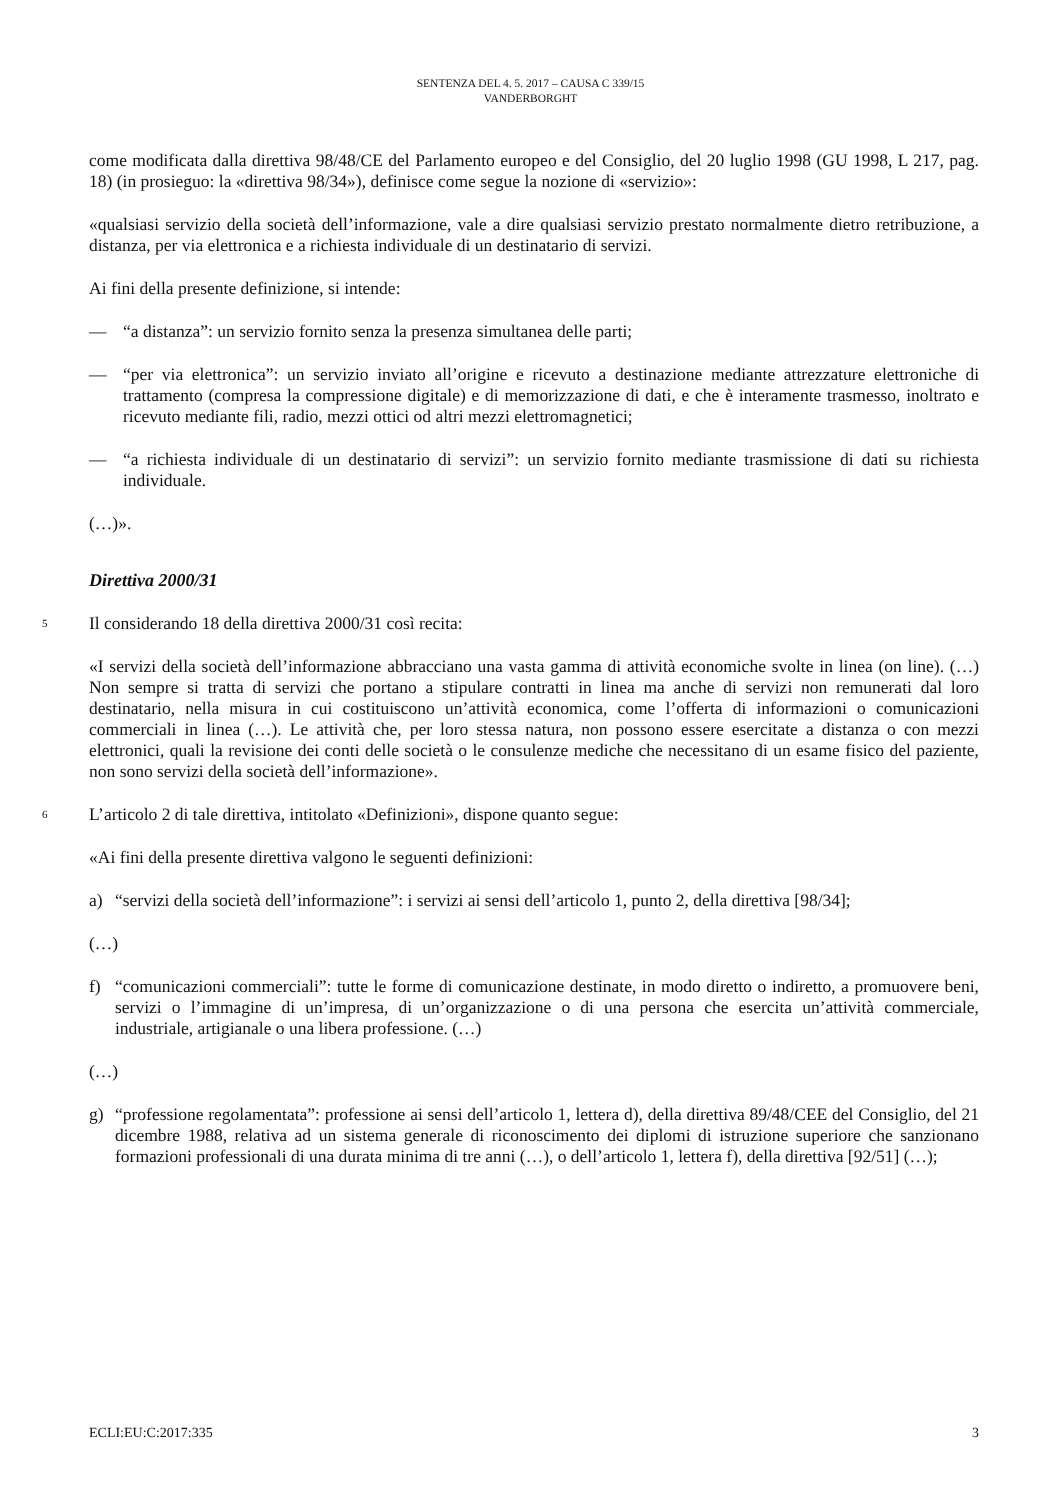SENTENZA DEL 4. 5. 2017 – CAUSA C 339/15
VANDERBORGHT
come modificata dalla direttiva 98/48/CE del Parlamento europeo e del Consiglio, del 20 luglio 1998 (GU 1998, L 217, pag. 18) (in prosieguo: la «direttiva 98/34»), definisce come segue la nozione di «servizio»:
«qualsiasi servizio della società dell’informazione, vale a dire qualsiasi servizio prestato normalmente dietro retribuzione, a distanza, per via elettronica e a richiesta individuale di un destinatario di servizi.
Ai fini della presente definizione, si intende:
— “a distanza”: un servizio fornito senza la presenza simultanea delle parti;
— “per via elettronica”: un servizio inviato all’origine e ricevuto a destinazione mediante attrezzature elettroniche di trattamento (compresa la compressione digitale) e di memorizzazione di dati, e che è interamente trasmesso, inoltrato e ricevuto mediante fili, radio, mezzi ottici od altri mezzi elettromagnetici;
— “a richiesta individuale di un destinatario di servizi”: un servizio fornito mediante trasmissione di dati su richiesta individuale.
(…)».
Direttiva 2000/31
5 Il considerando 18 della direttiva 2000/31 così recita:
«I servizi della società dell’informazione abbracciano una vasta gamma di attività economiche svolte in linea (on line). (…) Non sempre si tratta di servizi che portano a stipulare contratti in linea ma anche di servizi non remunerati dal loro destinatario, nella misura in cui costituiscono un’attività economica, come l’offerta di informazioni o comunicazioni commerciali in linea (…). Le attività che, per loro stessa natura, non possono essere esercitate a distanza o con mezzi elettronici, quali la revisione dei conti delle società o le consulenze mediche che necessitano di un esame fisico del paziente, non sono servizi della società dell’informazione».
6 L’articolo 2 di tale direttiva, intitolato «Definizioni», dispone quanto segue:
«Ai fini della presente direttiva valgono le seguenti definizioni:
a) “servizi della società dell’informazione”: i servizi ai sensi dell’articolo 1, punto 2, della direttiva [98/34];
(…)
f) “comunicazioni commerciali”: tutte le forme di comunicazione destinate, in modo diretto o indiretto, a promuovere beni, servizi o l’immagine di un’impresa, di un’organizzazione o di una persona che esercita un’attività commerciale, industriale, artigianale o una libera professione. (…)
(…)
g) “professione regolamentata”: professione ai sensi dell’articolo 1, lettera d), della direttiva 89/48/CEE del Consiglio, del 21 dicembre 1988, relativa ad un sistema generale di riconoscimento dei diplomi di istruzione superiore che sanzionano formazioni professionali di una durata minima di tre anni (…), o dell’articolo 1, lettera f), della direttiva [92/51] (…);
ECLI:EU:C:2017:335 3